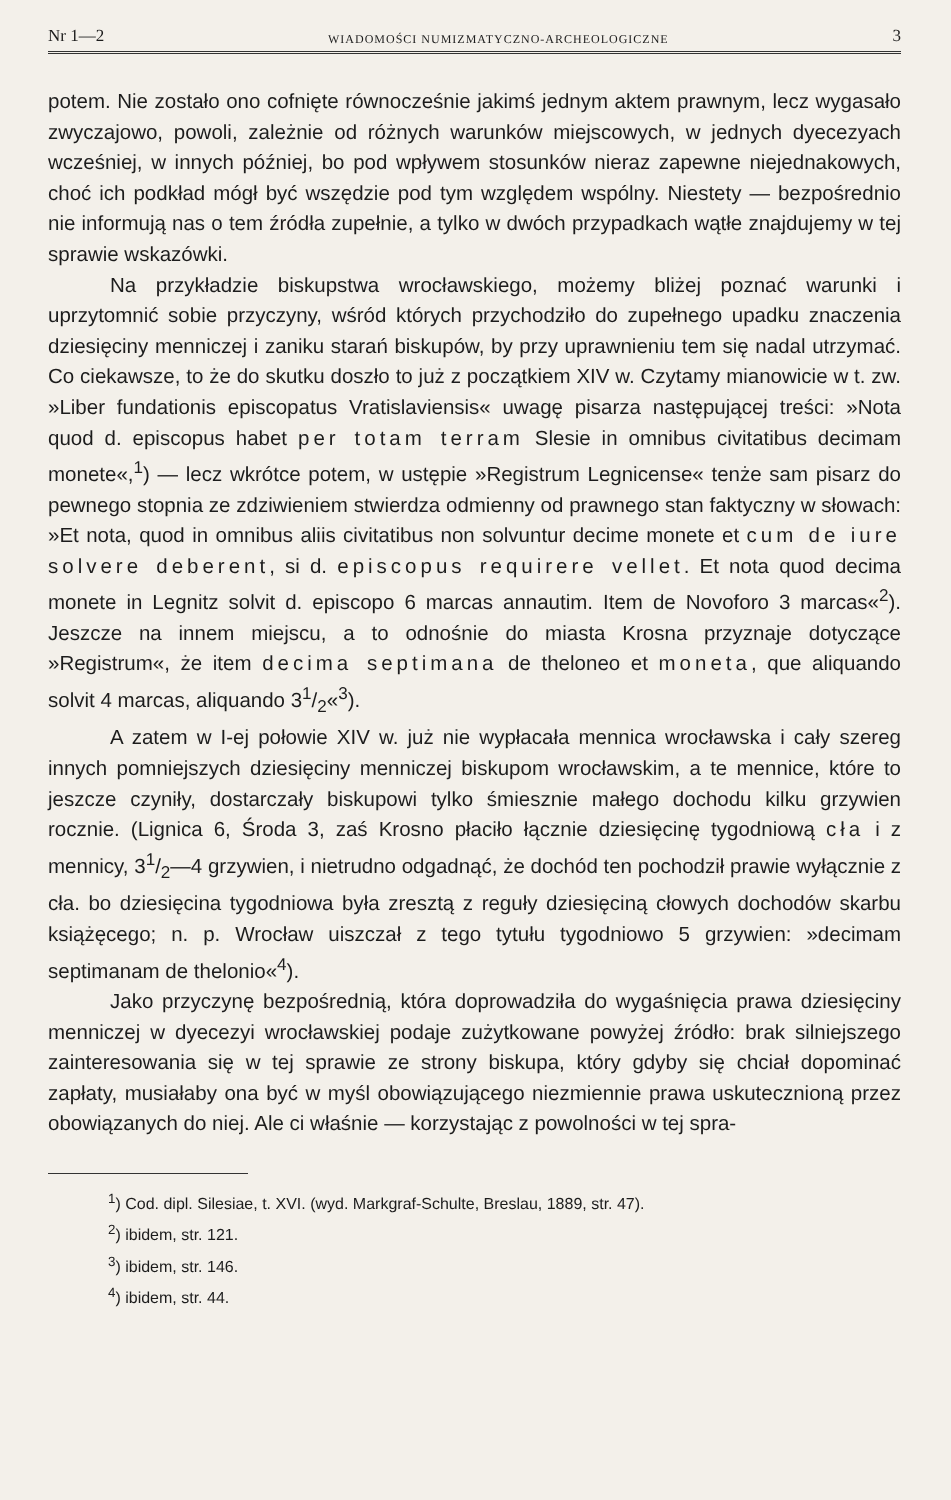Nr 1—2 WIADOMOŚCI NUMIZMATYCZNO-ARCHEOLOGICZNE 3
potem. Nie zostało ono cofnięte równocześnie jakimś jednym aktem prawnym, lecz wygasało zwyczajowo, powoli, zależnie od różnych warunków miejscowych, w jednych dyecezyach wcześniej, w innych później, bo pod wpływem stosunków nieraz zapewne niejednakowych, choć ich podkład mógł być wszędzie pod tym względem wspólny. Niestety — bezpośrednio nie informują nas o tem źródła zupełnie, a tylko w dwóch przypadkach wątłe znajdujemy w tej sprawie wskazówki.
Na przykładzie biskupstwa wrocławskiego, możemy bliżej poznać warunki i uprzytomnić sobie przyczyny, wśród których przychodziło do zupełnego upadku znaczenia dziesięciny menniczej i zaniku starań biskupów, by przy uprawnieniu tem się nadal utrzymać. Co ciekawsze, to że do skutku doszło to już z początkiem XIV w. Czytamy mianowicie w t. zw. »Liber fundationis episcopatus Vratislaviensis« uwagę pisarza następującej treści: »Nota quod d. episcopus habet per totam terram Slesie in omnibus civitatibus decimam monete«,<sup>1</sup>) — lecz wkrótce potem, w ustępie »Registrum Legnicense« tenże sam pisarz do pewnego stopnia ze zdziwieniem stwierdza odmienny od prawnego stan faktyczny w słowach: »Et nota, quod in omnibus aliis civitatibus non solvuntur decime monete et cum de iure solvere deberent, si d. episcopus requirere vellet. Et nota quod decima monete in Legnitz solvit d. episcopo 6 marcas annautim. Item de Novoforo 3 marcas«<sup>2</sup>). Jeszcze na innem miejscu, a to odnośnie do miasta Krosna przyznaje dotyczące »Registrum«, że item decima septimana de theloneo et moneta, que aliquando solvit 4 marcas, aliquando 31/2«<sup>3</sup>).
A zatem w I-ej połowie XIV w. już nie wypłacała mennica wrocławska i cały szereg innych pomniejszych dziesięciny menniczej biskupom wrocławskim, a te mennice, które to jeszcze czyniły, dostarczały biskupowi tylko śmiesznie małego dochodu kilku grzywien rocznie. (Lignica 6, Środa 3, zaś Krosno płaciło łącznie dziesięcinę tygodniową cła i z mennicy, 31/2—4 grzywien, i nietrudno odgadnąć, że dochód ten pochodził prawie wyłącznie z cła. bo dziesięcina tygodniowa była zresztą z reguły dziesięciną cłowych dochodów skarbu książęcego; n. p. Wrocław uiszczał z tego tytułu tygodniowo 5 grzywien: »decimam septimanam de thelonio«<sup>4</sup>).
Jako przyczynę bezpośrednią, która doprowadziła do wygaśnięcia prawa dziesięciny menniczej w dyecezyi wrocławskiej podaje zużytkowane powyżej źródło: brak silniejszego zainteresowania się w tej sprawie ze strony biskupa, który gdyby się chciał dopominać zapłaty, musiałaby ona być w myśl obowiązującego niezmiennie prawa uskutecznioną przez obowiązanych do niej. Ale ci właśnie — korzystając z powolności w tej spra-
<sup>1</sup>) Cod. dipl. Silesiae, t. XVI. (wyd. Markgraf-Schulte, Breslau, 1889, str. 47).
<sup>2</sup>) ibidem, str. 121.
<sup>3</sup>) ibidem, str. 146.
<sup>4</sup>) ibidem, str. 44.